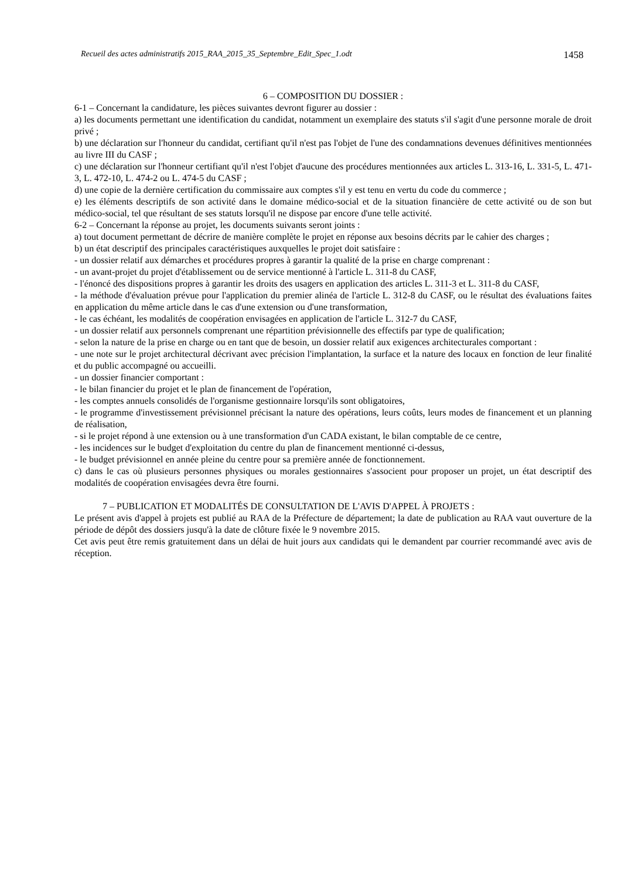Recueil des actes administratifs 2015_RAA_2015_35_Septembre_Edit_Spec_1.odt 1458
6 – COMPOSITION DU DOSSIER :
6-1 – Concernant la candidature, les pièces suivantes devront figurer au dossier :
a) les documents permettant une identification du candidat, notamment un exemplaire des statuts s'il s'agit d'une personne morale de droit privé ;
b) une déclaration sur l'honneur du candidat, certifiant qu'il n'est pas l'objet de l'une des condamnations devenues définitives mentionnées au livre III du CASF ;
c) une déclaration sur l'honneur certifiant qu'il n'est l'objet d'aucune des procédures mentionnées aux articles L. 313-16, L. 331-5, L. 471-3, L. 472-10, L. 474-2 ou L. 474-5 du CASF ;
d) une copie de la dernière certification du commissaire aux comptes s'il y est tenu en vertu du code du commerce ;
e) les éléments descriptifs de son activité dans le domaine médico-social et de la situation financière de cette activité ou de son but médico-social, tel que résultant de ses statuts lorsqu'il ne dispose par encore d'une telle activité.
6-2 – Concernant la réponse au projet, les documents suivants seront joints :
a) tout document permettant de décrire de manière complète le projet en réponse aux besoins décrits par le cahier des charges ;
b) un état descriptif des principales caractéristiques auxquelles le projet doit satisfaire :
- un dossier relatif aux démarches et procédures propres à garantir la qualité de la prise en charge comprenant :
- un avant-projet du projet d'établissement ou de service mentionné à l'article L. 311-8 du CASF,
- l'énoncé des dispositions propres à garantir les droits des usagers en application des articles L. 311-3 et L. 311-8 du CASF,
- la méthode d'évaluation prévue pour l'application du premier alinéa de l'article L. 312-8 du CASF, ou le résultat des évaluations faites en application du même article dans le cas d'une extension ou d'une transformation,
- le cas échéant, les modalités de coopération envisagées en application de l'article L. 312-7 du CASF,
- un dossier relatif aux personnels comprenant une répartition prévisionnelle des effectifs par type de qualification;
- selon la nature de la prise en charge ou en tant que de besoin, un dossier relatif aux exigences architecturales comportant :
- une note sur le projet architectural décrivant avec précision l'implantation, la surface et la nature des locaux en fonction de leur finalité et du public accompagné ou accueilli.
- un dossier financier comportant :
- le bilan financier du projet et le plan de financement de l'opération,
- les comptes annuels consolidés de l'organisme gestionnaire lorsqu'ils sont obligatoires,
- le programme d'investissement prévisionnel précisant la nature des opérations, leurs coûts, leurs modes de financement et un planning de réalisation,
- si le projet répond à une extension ou à une transformation d'un CADA existant, le bilan comptable de ce centre,
- les incidences sur le budget d'exploitation du centre du plan de financement mentionné ci-dessus,
- le budget prévisionnel en année pleine du centre pour sa première année de fonctionnement.
c) dans le cas où plusieurs personnes physiques ou morales gestionnaires s'associent pour proposer un projet, un état descriptif des modalités de coopération envisagées devra être fourni.
7 – PUBLICATION ET MODALITÉS DE CONSULTATION DE L'AVIS D'APPEL À PROJETS :
Le présent avis d'appel à projets est publié au RAA de la Préfecture de département; la date de publication au RAA vaut ouverture de la période de dépôt des dossiers jusqu'à la date de clôture fixée le 9 novembre 2015.
Cet avis peut être remis gratuitement dans un délai de huit jours aux candidats qui le demandent par courrier recommandé avec avis de réception.